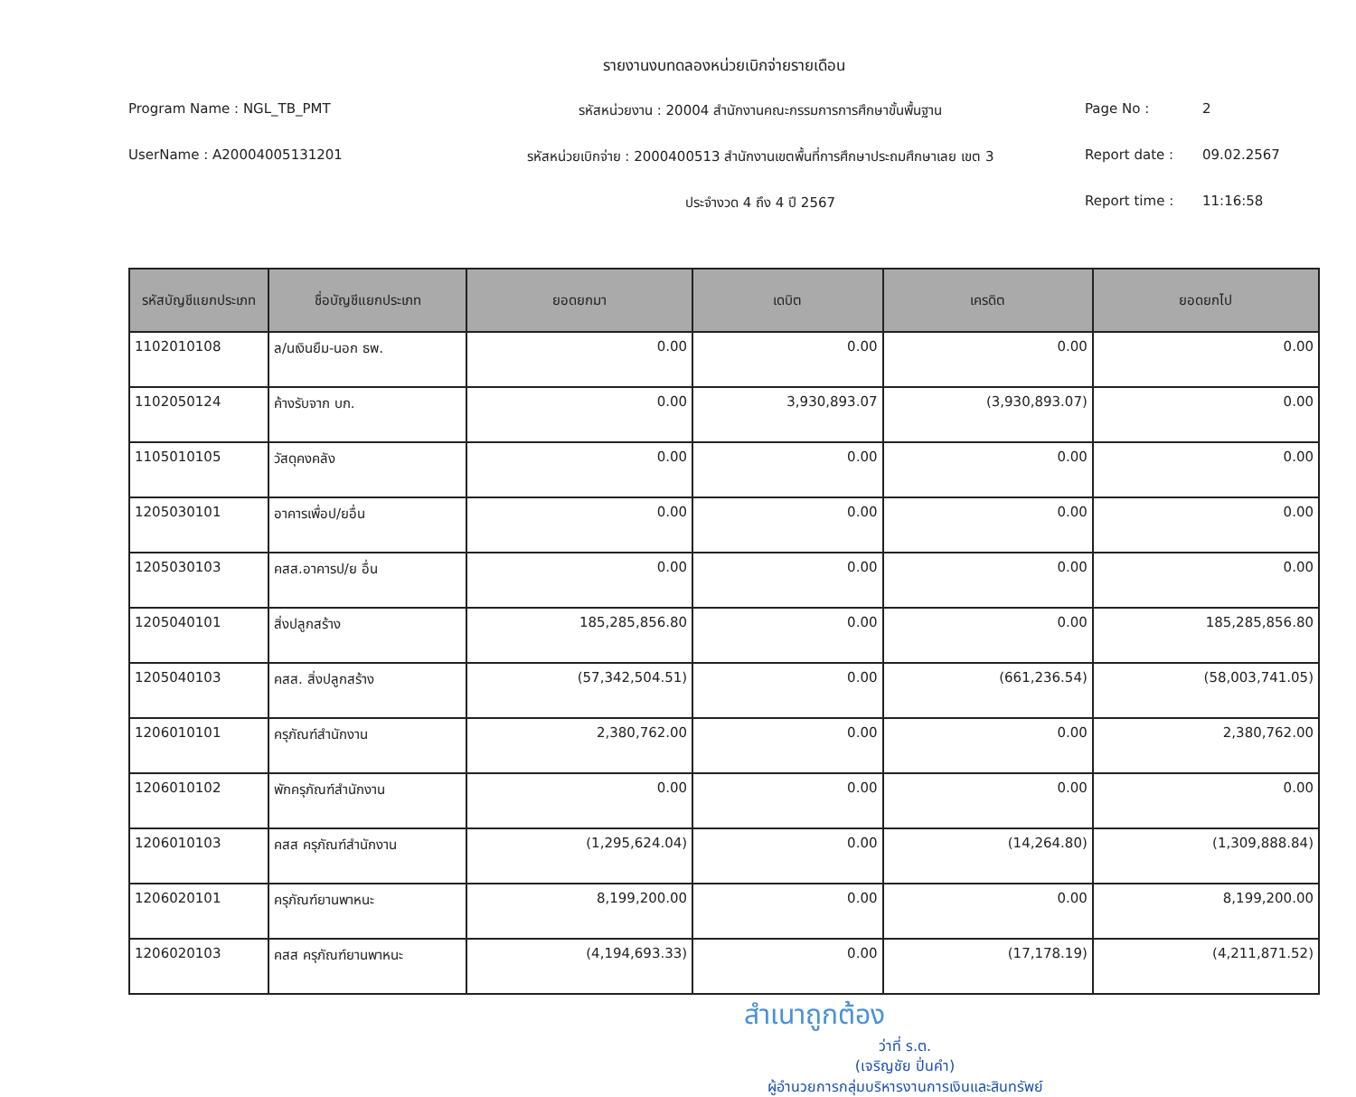รายงานงบทดลองหน่วยเบิกจ่ายรายเดือน
Program Name : NGL_TB_PMT
รหัสหน่วยงาน : 20004 สำนักงานคณะกรรมการการศึกษาขั้นพื้นฐาน
Page No : 2
UserName : A20004005131201
รหัสหน่วยเบิกจ่าย : 2000400513 สำนักงานเขตพื้นที่การศึกษาประถมศึกษาเลย เขต 3
Report date : 09.02.2567
ประจำงวด 4 ถึง 4 ปี 2567
Report time : 11:16:58
| รหัสบัญชีแยกประเภท | ชื่อบัญชีแยกประเภท | ยอดยกมา | เดบิต | เครดิต | ยอดยกไป |
| --- | --- | --- | --- | --- | --- |
| 1102010108 | ล/นเงินยืม-นอก ธพ. | 0.00 | 0.00 | 0.00 | 0.00 |
| 1102050124 | ค้างรับจาก บก. | 0.00 | 3,930,893.07 | (3,930,893.07) | 0.00 |
| 1105010105 | วัสดุคงคลัง | 0.00 | 0.00 | 0.00 | 0.00 |
| 1205030101 | อาคารเพื่อป/ยอื่น | 0.00 | 0.00 | 0.00 | 0.00 |
| 1205030103 | คสส.อาคารป/ย อื่น | 0.00 | 0.00 | 0.00 | 0.00 |
| 1205040101 | สิ่งปลูกสร้าง | 185,285,856.80 | 0.00 | 0.00 | 185,285,856.80 |
| 1205040103 | คสส. สิ่งปลูกสร้าง | (57,342,504.51) | 0.00 | (661,236.54) | (58,003,741.05) |
| 1206010101 | ครุภัณฑ์สำนักงาน | 2,380,762.00 | 0.00 | 0.00 | 2,380,762.00 |
| 1206010102 | พักครุภัณฑ์สำนักงาน | 0.00 | 0.00 | 0.00 | 0.00 |
| 1206010103 | คสส ครุภัณฑ์สำนักงาน | (1,295,624.04) | 0.00 | (14,264.80) | (1,309,888.84) |
| 1206020101 | ครุภัณฑ์ยานพาหนะ | 8,199,200.00 | 0.00 | 0.00 | 8,199,200.00 |
| 1206020103 | คสส ครุภัณฑ์ยานพาหนะ | (4,194,693.33) | 0.00 | (17,178.19) | (4,211,871.52) |
สำเนาถูกต้อง
ว่าที่ ร.ต.
(เจริญชัย ปิ่นคำ)
ผู้อำนวยการกลุ่มบริหารงานการเงินและสินทรัพย์